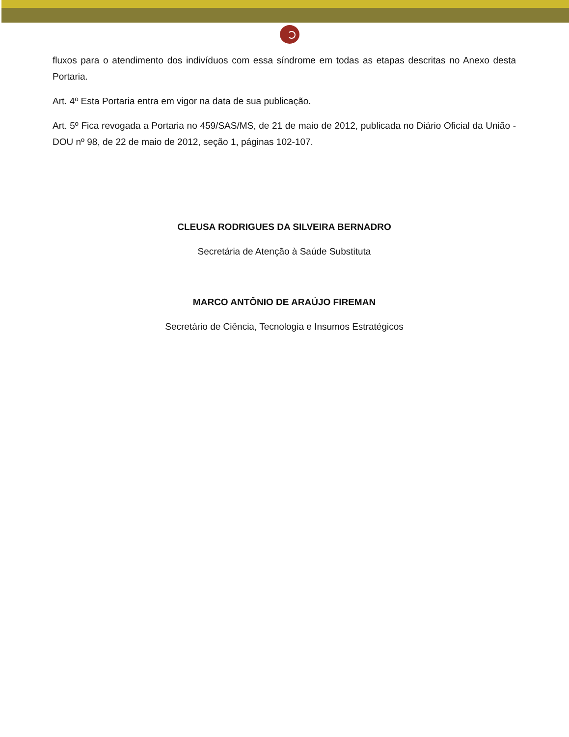fluxos para o atendimento dos indivíduos com essa síndrome em todas as etapas descritas no Anexo desta Portaria.
Art. 4º Esta Portaria entra em vigor na data de sua publicação.
Art. 5º Fica revogada a Portaria no 459/SAS/MS, de 21 de maio de 2012, publicada no Diário Oficial da União - DOU nº 98, de 22 de maio de 2012, seção 1, páginas 102-107.
CLEUSA RODRIGUES DA SILVEIRA BERNADRO
Secretária de Atenção à Saúde Substituta
MARCO ANTÔNIO DE ARAÚJO FIREMAN
Secretário de Ciência, Tecnologia e Insumos Estratégicos